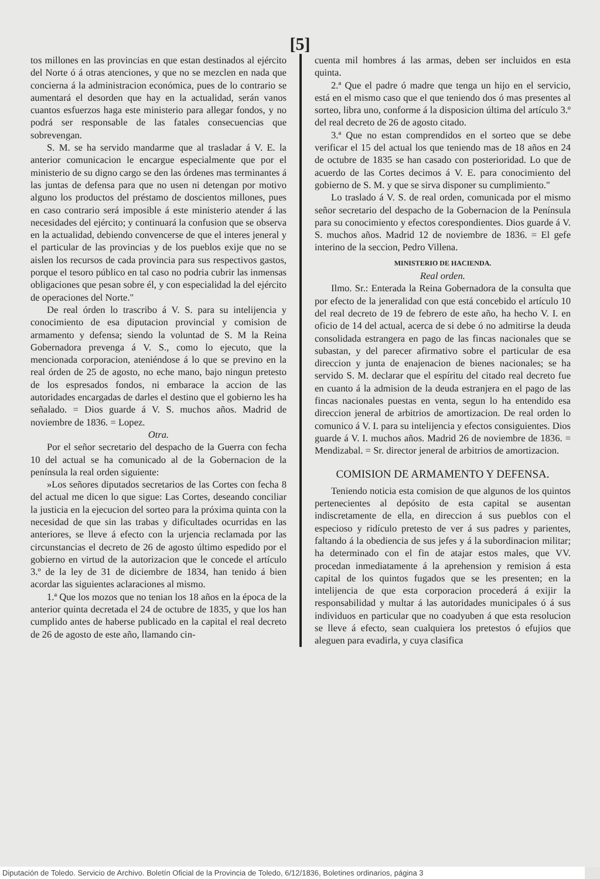[5]
tos millones en las provincias en que estan destinados al ejército del Norte ó á otras atenciones, y que no se mezclen en nada que concierna á la administracion económica, pues de lo contrario se aumentará el desorden que hay en la actualidad, serán vanos cuantos esfuerzos haga este ministerio para allegar fondos, y no podrá ser responsable de las fatales consecuencias que sobrevengan.
S. M. se ha servido mandarme que al trasladar á V. E. la anterior comunicacion le encargue especialmente que por el ministerio de su digno cargo se den las órdenes mas terminantes á las juntas de defensa para que no usen ni detengan por motivo alguno los productos del préstamo de doscientos millones, pues en caso contrario será imposible á este ministerio atender á las necesidades del ejército; y continuará la confusion que se observa en la actualidad, debiendo convencerse de que el interes jeneral y el particular de las provincias y de los pueblos exije que no se aislen los recursos de cada provincia para sus respectivos gastos, porque el tesoro público en tal caso no podria cubrir las inmensas obligaciones que pesan sobre él, y con especialidad la del ejército de operaciones del Norte."
De real órden lo trascribo á V. S. para su intelijencia y conocimiento de esa diputacion provincial y comision de armamento y defensa; siendo la voluntad de S. M la Reina Gobernadora prevenga á V. S., como lo ejecuto, que la mencionada corporacion, ateniéndose á lo que se previno en la real órden de 25 de agosto, no eche mano, bajo ningun pretesto de los espresados fondos, ni embarace la accion de las autoridades encargadas de darles el destino que el gobierno les ha señalado. = Dios guarde á V. S. muchos años. Madrid de noviembre de 1836. = Lopez.
Otra.
Por el señor secretario del despacho de la Guerra con fecha 10 del actual se ha comunicado al de la Gobernacion de la península la real orden siguiente:
»Los señores diputados secretarios de las Cortes con fecha 8 del actual me dicen lo que sigue: Las Cortes, deseando conciliar la justicia en la ejecucion del sorteo para la próxima quinta con la necesidad de que sin las trabas y dificultades ocurridas en las anteriores, se lleve á efecto con la urjencia reclamada por las circunstancias el decreto de 26 de agosto último espedido por el gobierno en virtud de la autorizacion que le concede el artículo 3.º de la ley de 31 de diciembre de 1834, han tenido á bien acordar las siguientes aclaraciones al mismo.
1.ª Que los mozos que no tenian los 18 años en la época de la anterior quinta decretada el 24 de octubre de 1835, y que los han cumplido antes de haberse publicado en la capital el real decreto de 26 de agosto de este año, llamando cin-
cuenta mil hombres á las armas, deben ser incluidos en esta quinta.
2.ª Que el padre ó madre que tenga un hijo en el servicio, está en el mismo caso que el que teniendo dos ó mas presentes al sorteo, libra uno, conforme á la disposicion última del artículo 3.º del real decreto de 26 de agosto citado.
3.ª Que no estan comprendidos en el sorteo que se debe verificar el 15 del actual los que teniendo mas de 18 años en 24 de octubre de 1835 se han casado con posterioridad. Lo que de acuerdo de las Cortes decimos á V. E. para conocimiento del gobierno de S. M. y que se sirva disponer su cumplimiento."
Lo traslado á V. S. de real orden, comunicada por el mismo señor secretario del despacho de la Gobernacion de la Península para su conocimiento y efectos corespondientes. Dios guarde á V. S. muchos años. Madrid 12 de noviembre de 1836. = El gefe interino de la seccion, Pedro Villena.
MINISTERIO DE HACIENDA.
Real orden.
Ilmo. Sr.: Enterada la Reina Gobernadora de la consulta que por efecto de la jeneralidad con que está concebido el artículo 10 del real decreto de 19 de febrero de este año, ha hecho V. I. en oficio de 14 del actual, acerca de si debe ó no admitirse la deuda consolidada estrangera en pago de las fincas nacionales que se subastan, y del parecer afirmativo sobre el particular de esa direccion y junta de enajenacion de bienes nacionales; se ha servido S. M. declarar que el espíritu del citado real decreto fue en cuanto á la admision de la deuda estranjera en el pago de las fincas nacionales puestas en venta, segun lo ha entendido esa direccion jeneral de arbitrios de amortizacion. De real orden lo comunico á V. I. para su intelijencia y efectos consiguientes. Dios guarde á V. I. muchos años. Madrid 26 de noviembre de 1836. = Mendizabal. = Sr. director jeneral de arbitrios de amortizacion.
COMISION DE ARMAMENTO Y DEFENSA.
Teniendo noticia esta comision de que algunos de los quintos pertenecientes al depósito de esta capital se ausentan indiscretamente de ella, en direccion á sus pueblos con el especioso y ridículo pretesto de ver á sus padres y parientes, faltando á la obediencia de sus jefes y á la subordinacion militar; ha determinado con el fin de atajar estos males, que VV. procedan inmediatamente á la aprehension y remision á esta capital de los quintos fugados que se les presenten; en la intelijencia de que esta corporacion procederá á exijir la responsabilidad y multar á las autoridades municipales ó á sus individuos en particular que no coadyuben á que esta resolucion se lleve á efecto, sean cualquiera los pretestos ó efujios que aleguen para evadirla, y cuya clasifica
Diputación de Toledo. Servicio de Archivo. Boletín Oficial de la Provincia de Toledo, 6/12/1836, Boletines ordinarios, página 3